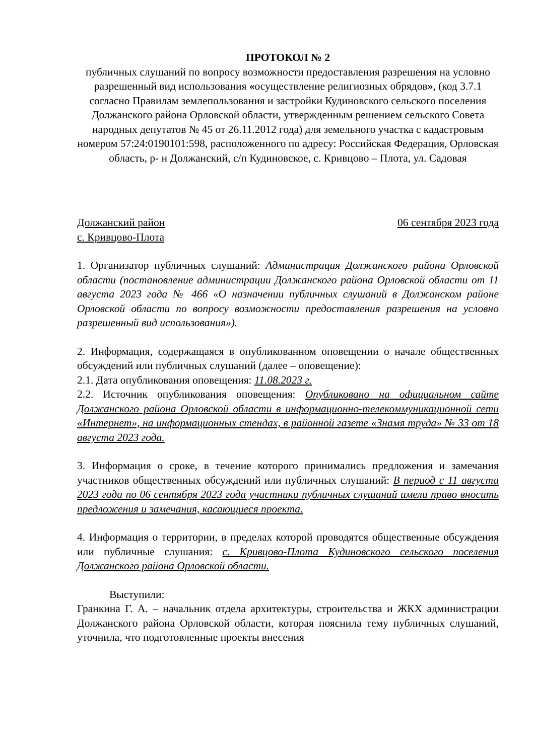ПРОТОКОЛ № 2
публичных слушаний по вопросу возможности предоставления разрешения на условно разрешенный вид использования «осуществление религиозных обрядов», (код 3.7.1 согласно Правилам землепользования и застройки Кудиновского сельского поселения Должанского района Орловской области, утвержденным решением сельского Совета народных депутатов № 45 от 26.11.2012 года) для земельного участка с кадастровым номером 57:24:0190101:598, расположенного по адресу: Российская Федерация, Орловская область, р- н Должанский, с/п Кудиновское, с. Кривцово – Плота, ул. Садовая
Должанский район 06 сентября 2023 года
с. Кривцово-Плота
1. Организатор публичных слушаний: Администрация Должанского района Орловской области (постановление администрации Должанского района Орловской области от 11 августа 2023 года № 466 «О назначении публичных слушаний в Должанском районе Орловской области по вопросу возможности предоставления разрешения на условно разрешенный вид использования»).
2. Информация, содержащаяся в опубликованном оповещении о начале общественных обсуждений или публичных слушаний (далее – оповещение):
2.1. Дата опубликования оповещения: 11.08.2023 г.
2.2. Источник опубликования оповещения: Опубликовано на официальном сайте Должанского района Орловской области в информационно-телекоммуникационной сети «Интернет», на информационных стендах, в районной газете «Знамя труда» № 33 от 18 августа 2023 года.
3. Информация о сроке, в течение которого принимались предложения и замечания участников общественных обсуждений или публичных слушаний: В период с 11 августа 2023 года по 06 сентября 2023 года участники публичных слушаний имели право вносить предложения и замечания, касающиеся проекта.
4. Информация о территории, в пределах которой проводятся общественные обсуждения или публичные слушания: с. Кривцово-Плота Кудиновского сельского поселения Должанского района Орловской области.
Выступили:
Гранкина Г. А. – начальник отдела архитектуры, строительства и ЖКХ администрации Должанского района Орловской области, которая пояснила тему публичных слушаний, уточнила, что подготовленные проекты внесения